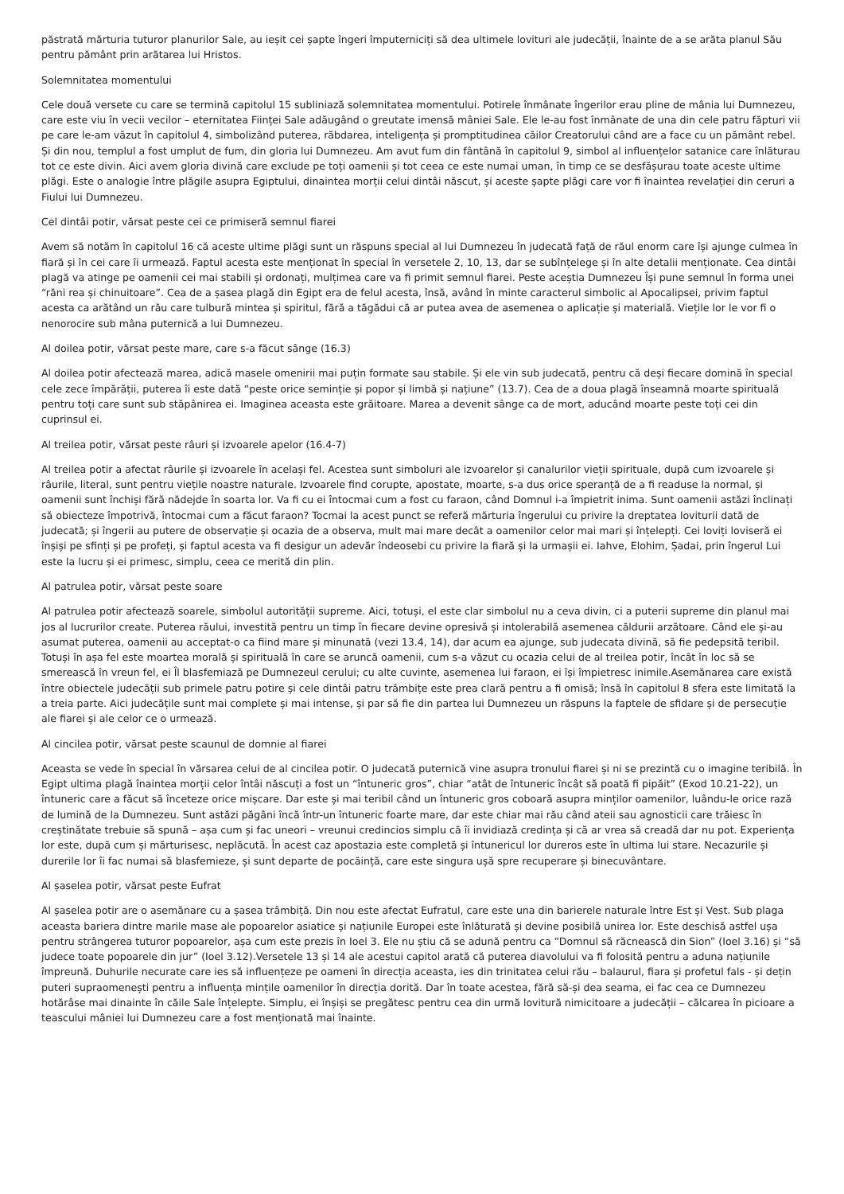păstrată mărturia tuturor planurilor Sale, au ieșit cei șapte îngeri împuterniciți să dea ultimele lovituri ale judecății, înainte de a se arăta planul Său pentru pământ prin arătarea lui Hristos.
Solemnitatea momentului
Cele două versete cu care se termină capitolul 15 subliniază solemnitatea momentului. Potirele înmânate îngerilor erau pline de mânia lui Dumnezeu, care este viu în vecii vecilor – eternitatea Ființei Sale adăugând o greutate imensă mâniei Sale. Ele le-au fost înmânate de una din cele patru făpturi vii pe care le-am văzut în capitolul 4, simbolizând puterea, răbdarea, inteligența și promptitudinea căilor Creatorului când are a face cu un pământ rebel. Și din nou, templul a fost umplut de fum, din gloria lui Dumnezeu. Am avut fum din fântână în capitolul 9, simbol al influențelor satanice care înlăturau tot ce este divin. Aici avem gloria divină care exclude pe toți oamenii și tot ceea ce este numai uman, în timp ce se desfășurau toate aceste ultime plăgi. Este o analogie între plăgile asupra Egiptului, dinaintea morții celui dintâi născut, și aceste șapte plăgi care vor fi înaintea revelației din ceruri a Fiului lui Dumnezeu.
Cel dintâi potir, vărsat peste cei ce primiseră semnul fiarei
Avem să notăm în capitolul 16 că aceste ultime plăgi sunt un răspuns special al lui Dumnezeu în judecată față de răul enorm care își ajunge culmea în fiară și în cei care îi urmează. Faptul acesta este menționat în special în versetele 2, 10, 13, dar se subînțelege și în alte detalii menționate. Cea dintâi plagă va atinge pe oamenii cei mai stabili și ordonați, mulțimea care va fi primit semnul fiarei. Peste aceștia Dumnezeu Își pune semnul în forma unei “răni rea și chinuitoare”. Cea de a șasea plagă din Egipt era de felul acesta, însă, având în minte caracterul simbolic al Apocalipsei, privim faptul acesta ca arătând un rău care tulbură mintea și spiritul, fără a tăgădui că ar putea avea de asemenea o aplicație și materială. Viețile lor le vor fi o nenorocire sub mâna puternică a lui Dumnezeu.
Al doilea potir, vărsat peste mare, care s-a făcut sânge (16.3)
Al doilea potir afectează marea, adică masele omenirii mai puțin formate sau stabile. Și ele vin sub judecată, pentru că deși fiecare domină în special cele zece împărății, puterea îi este dată “peste orice seminție și popor și limbă și națiune” (13.7). Cea de a doua plagă înseamnă moarte spirituală pentru toți care sunt sub stăpânirea ei. Imaginea aceasta este grăitoare. Marea a devenit sânge ca de mort, aducând moarte peste toți cei din cuprinsul ei.
Al treilea potir, vărsat peste râuri și izvoarele apelor (16.4-7)
Al treilea potir a afectat râurile și izvoarele în același fel. Acestea sunt simboluri ale izvoarelor și canalurilor vieții spirituale, după cum izvoarele și râurile, literal, sunt pentru viețile noastre naturale. Izvoarele find corupte, apostate, moarte, s-a dus orice speranță de a fi readuse la normal, și oamenii sunt închiși fără nădejde în soarta lor. Va fi cu ei întocmai cum a fost cu faraon, când Domnul i-a împietrit inima. Sunt oamenii astăzi înclinați să obiecteze împotrivă, întocmai cum a făcut faraon? Tocmai la acest punct se referă mărturia îngerului cu privire la dreptatea loviturii dată de judecată; și îngerii au putere de observație și ocazia de a observa, mult mai mare decât a oamenilor celor mai mari și înțelepți. Cei loviți loviseră ei înșiși pe sfinți și pe profeți, și faptul acesta va fi desigur un adevăr îndeosebi cu privire la fiară și la urmașii ei. Iahve, Elohim, Șadai, prin îngerul Lui este la lucru și ei primesc, simplu, ceea ce merită din plin.
Al patrulea potir, vărsat peste soare
Al patrulea potir afectează soarele, simbolul autorității supreme. Aici, totuși, el este clar simbolul nu a ceva divin, ci a puterii supreme din planul mai jos al lucrurilor create. Puterea răului, investită pentru un timp în fiecare devine opresivă și intolerabilă asemenea căldurii arzătoare. Când ele și-au asumat puterea, oamenii au acceptat-o ca fiind mare și minunată (vezi 13.4, 14), dar acum ea ajunge, sub judecata divină, să fie pedepsită teribil. Totuși în așa fel este moartea morală și spirituală în care se aruncă oamenii, cum s-a văzut cu ocazia celui de al treilea potir, încât în loc să se smerească în vreun fel, ei Îl blasfemiază pe Dumnezeul cerului; cu alte cuvinte, asemenea lui faraon, ei își împietresc inimile.Asemănarea care există între obiectele judecății sub primele patru potire și cele dintâi patru trâmbițe este prea clară pentru a fi omisă; însă în capitolul 8 sfera este limitată la a treia parte. Aici judecățile sunt mai complete și mai intense, și par să fie din partea lui Dumnezeu un răspuns la faptele de sfidare și de persecuție ale fiarei și ale celor ce o urmează.
Al cincilea potir, vărsat peste scaunul de domnie al fiarei
Aceasta se vede în special în vărsarea celui de al cincilea potir. O judecată puternică vine asupra tronului fiarei și ni se prezintă cu o imagine teribilă. În Egipt ultima plagă înaintea morții celor întâi născuți a fost un “întuneric gros”, chiar “atât de întuneric încât să poată fi pipăit” (Exod 10.21-22), un întuneric care a făcut să înceteze orice mișcare. Dar este și mai teribil când un întuneric gros coboară asupra minților oamenilor, luându-le orice rază de lumină de la Dumnezeu. Sunt astăzi păgâni încă într-un întuneric foarte mare, dar este chiar mai rău când ateii sau agnosticii care trăiesc în creștinătate trebuie să spună – așa cum și fac uneori – vreunui credincios simplu că îi invidiază credința și că ar vrea să creadă dar nu pot. Experiența lor este, după cum și mărturisesc, neplăcută. În acest caz apostazia este completă și întunericul lor dureros este în ultima lui stare. Necazurile și durerile lor îi fac numai să blasfemieze, și sunt departe de pocăință, care este singura ușă spre recuperare și binecuvântare.
Al șaselea potir, vărsat peste Eufrat
Al șaselea potir are o asemănare cu a șasea trâmbiță. Din nou este afectat Eufratul, care este una din barierele naturale între Est și Vest. Sub plaga aceasta bariera dintre marile mase ale popoarelor asiatice și națiunile Europei este înlăturată și devine posibilă unirea lor. Este deschisă astfel ușa pentru strângerea tuturor popoarelor, așa cum este prezis în Ioel 3. Ele nu știu că se adună pentru ca “Domnul să răcnească din Sion” (Ioel 3.16) și “să judece toate popoarele din jur” (Ioel 3.12).Versetele 13 și 14 ale acestui capitol arată că puterea diavolului va fi folosită pentru a aduna națiunile împreună. Duhurile necurate care ies să influențeze pe oameni în direcția aceasta, ies din trinitatea celui rău – balaurul, fiara și profetul fals - și dețin puteri supraomenești pentru a influența mințile oamenilor în direcția dorită. Dar în toate acestea, fără să-și dea seama, ei fac cea ce Dumnezeu hotărâse mai dinainte în căile Sale înțelepte. Simplu, ei înșiși se pregătesc pentru cea din urmă lovitură nimicitoare a judecății – călcarea în picioare a teascului mâniei lui Dumnezeu care a fost menționată mai înainte.